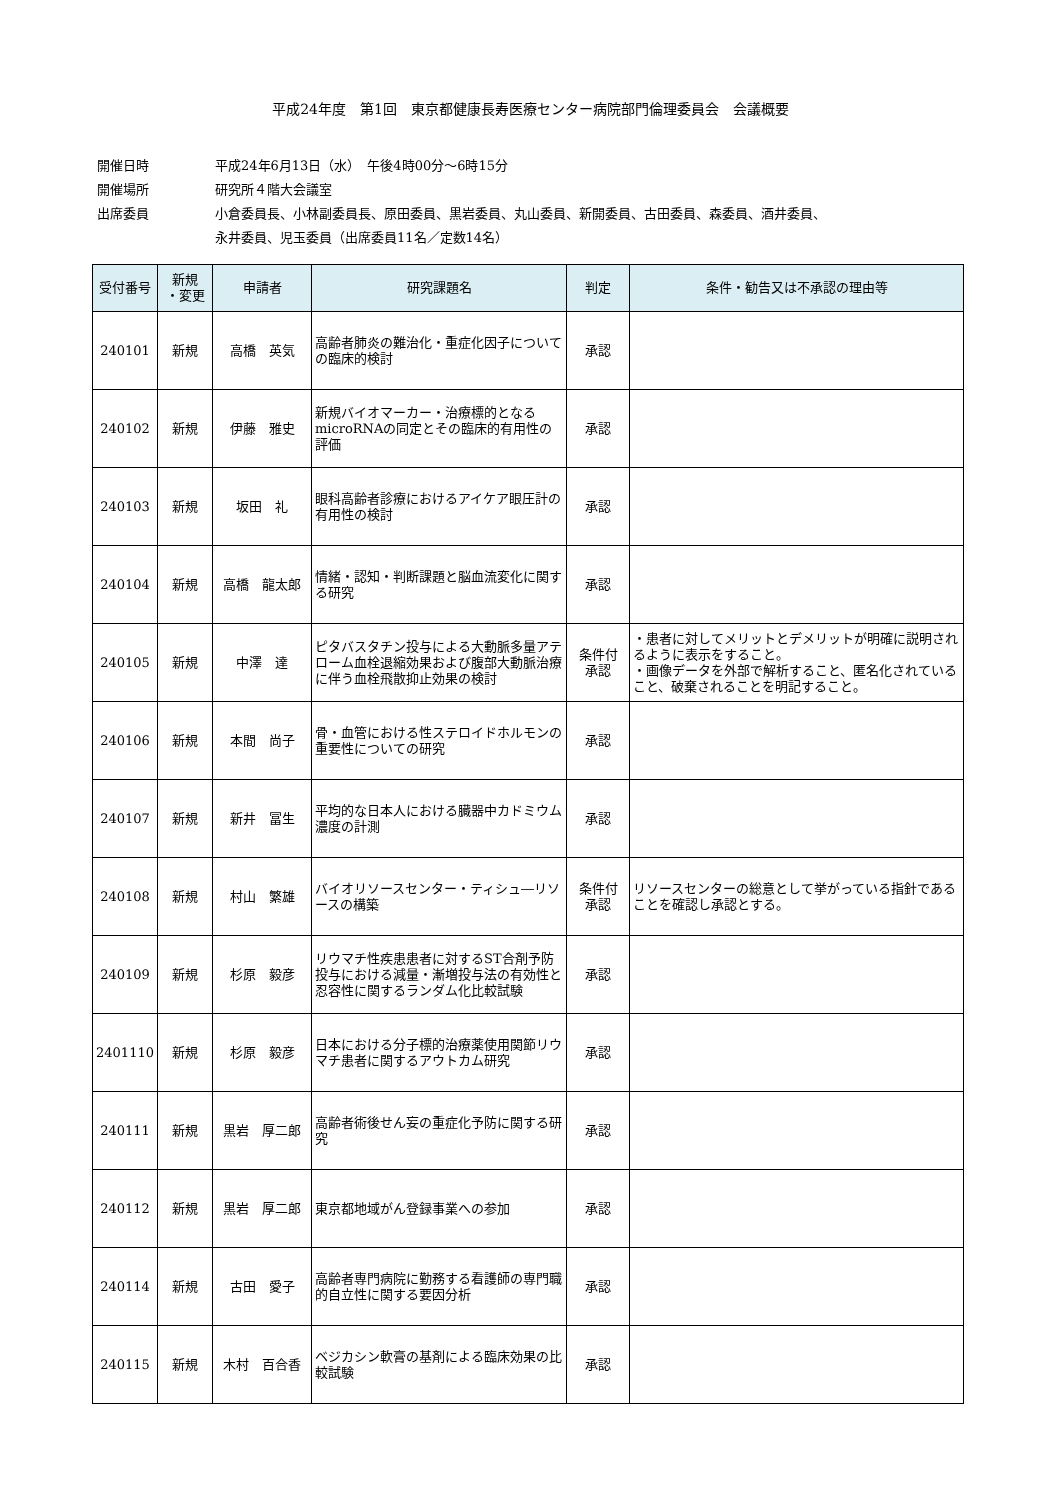平成24年度　第1回　東京都健康長寿医療センター病院部門倫理委員会　会議概要
開催日時 平成24年6月13日（水）　午後4時00分～6時15分
開催場所 研究所４階大会議室
出席委員 小倉委員長、小林副委員長、原田委員、黒岩委員、丸山委員、新開委員、古田委員、森委員、酒井委員、
永井委員、児玉委員（出席委員11名／定数14名）
| 受付番号 | 新規 ・変更 | 申請者 | 研究課題名 | 判定 | 条件・勧告又は不承認の理由等 |
| --- | --- | --- | --- | --- | --- |
| 240101 | 新規 | 高橋 英気 | 高齢者肺炎の難治化・重症化因子についての臨床的検討 | 承認 | |
| 240102 | 新規 | 伊藤 雅史 | 新規バイオマーカー・治療標的となるmicroRNAの同定とその臨床的有用性の評価 | 承認 | |
| 240103 | 新規 | 坂田 礼 | 眼科高齢者診療におけるアイケア眼圧計の有用性の検討 | 承認 | |
| 240104 | 新規 | 高橋 龍太郎 | 情緒・認知・判断課題と脳血流変化に関する研究 | 承認 | |
| 240105 | 新規 | 中澤 達 | ピタバスタチン投与による大動脈多量アテローム血栓退縮効果および腹部大動脈治療に伴う血栓飛散抑止効果の検討 | 条件付 承認 | ・患者に対してメリットとデメリットが明確に説明されるように表示をすること。 ・画像データを外部で解析すること、匿名化されていること、破棄されることを明記すること。 |
| 240106 | 新規 | 本間 尚子 | 骨・血管における性ステロイドホルモンの重要性についての研究 | 承認 | |
| 240107 | 新規 | 新井 冨生 | 平均的な日本人における臓器中カドミウム濃度の計測 | 承認 | |
| 240108 | 新規 | 村山 繁雄 | バイオリソースセンター・ティシュ―リソースの構築 | 条件付 承認 | リソースセンターの総意として挙がっている指針であることを確認し承認とする。 |
| 240109 | 新規 | 杉原 毅彦 | リウマチ性疾患患者に対するST合剤予防投与における減量・漸増投与法の有効性と忍容性に関するランダム化比較試験 | 承認 | |
| 2401110 | 新規 | 杉原 毅彦 | 日本における分子標的治療薬使用関節リウマチ患者に関するアウトカム研究 | 承認 | |
| 240111 | 新規 | 黒岩 厚二郎 | 高齢者術後せん妄の重症化予防に関する研究 | 承認 | |
| 240112 | 新規 | 黒岩 厚二郎 | 東京都地域がん登録事業への参加 | 承認 | |
| 240114 | 新規 | 古田 愛子 | 高齢者専門病院に勤務する看護師の専門職的自立性に関する要因分析 | 承認 | |
| 240115 | 新規 | 木村 百合香 | ベジカシン軟膏の基剤による臨床効果の比較試験 | 承認 | |